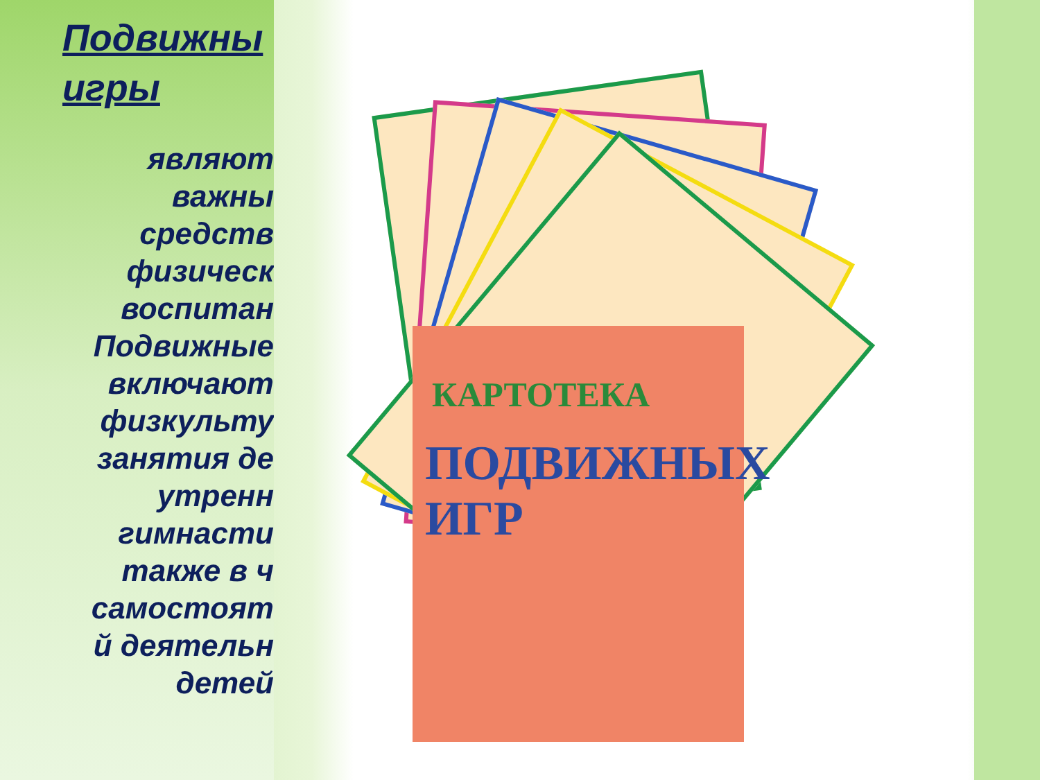Подвижны
игры
являют
важны
средств
физическ
воспитан
Подвижные
включают
физкульту
занятия де
утренн
гимнасти
также в ч
самостоят
й деятельн
детей
КАРТОТЕКА
ПОДВИЖНЫХ
ИГР